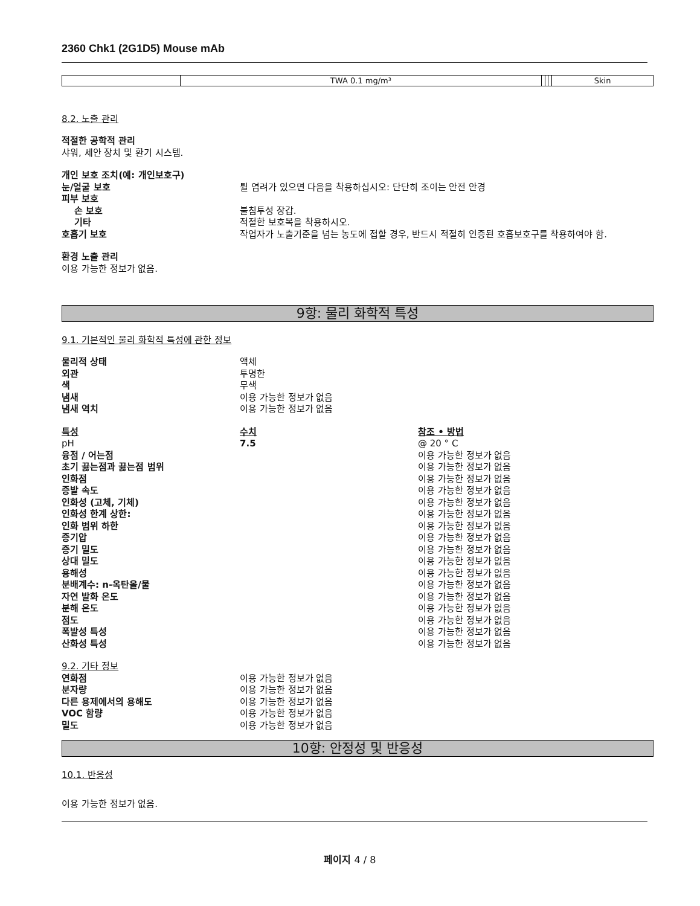2360 Chk1 (2G1D5) Mouse mAb
| | TWA 0.1 mg/m³ | | | | Skin |
8.2. 노출 관리
적절한 공학적 관리
샤워, 세안 장치 및 환기 시스템.
개인 보호 조치(예: 개인보호구)
눈/얼굴 보호 튈 염려가 있으면 다음을 착용하십시오: 단단히 조이는 안전 안경
피부 보호
손 보호 불침투성 장갑.
기타 적절한 보호복을 착용하시오.
호흡기 보호 작업자가 노출기준을 넘는 농도에 접할 경우, 반드시 적절히 인증된 호흡보호구를 착용하여야 함.
환경 노출 관리
이용 가능한 정보가 없음.
9항: 물리 화학적 특성
9.1. 기본적인 물리 화학적 특성에 관한 정보
물리적 상태 액체
외관 투명한
색 무색
냄새 이용 가능한 정보가 없음
냄새 역치 이용 가능한 정보가 없음
특성 수치 참조 • 방법
pH 7.5 @ 20 ° C
융점 / 어는점 이용 가능한 정보가 없음
초기 끓는점과 끓는점 범위 이용 가능한 정보가 없음
인화점 이용 가능한 정보가 없음
증발 속도 이용 가능한 정보가 없음
인화성 (고체, 기체) 이용 가능한 정보가 없음
인화성 한계 상한: 이용 가능한 정보가 없음
인화 범위 하한 이용 가능한 정보가 없음
증기압 이용 가능한 정보가 없음
증기 밀도 이용 가능한 정보가 없음
상대 밀도 이용 가능한 정보가 없음
용해성 이용 가능한 정보가 없음
분배계수: n-옥탄올/물 이용 가능한 정보가 없음
자연 발화 온도 이용 가능한 정보가 없음
분해 온도 이용 가능한 정보가 없음
점도 이용 가능한 정보가 없음
폭발성 특성 이용 가능한 정보가 없음
산화성 특성 이용 가능한 정보가 없음
9.2. 기타 정보
연화점 이용 가능한 정보가 없음
분자량 이용 가능한 정보가 없음
다른 용제에서의 용해도 이용 가능한 정보가 없음
VOC 함량 이용 가능한 정보가 없음
밀도 이용 가능한 정보가 없음
10항: 안정성 및 반응성
10.1. 반응성
이용 가능한 정보가 없음.
페이지 4 / 8